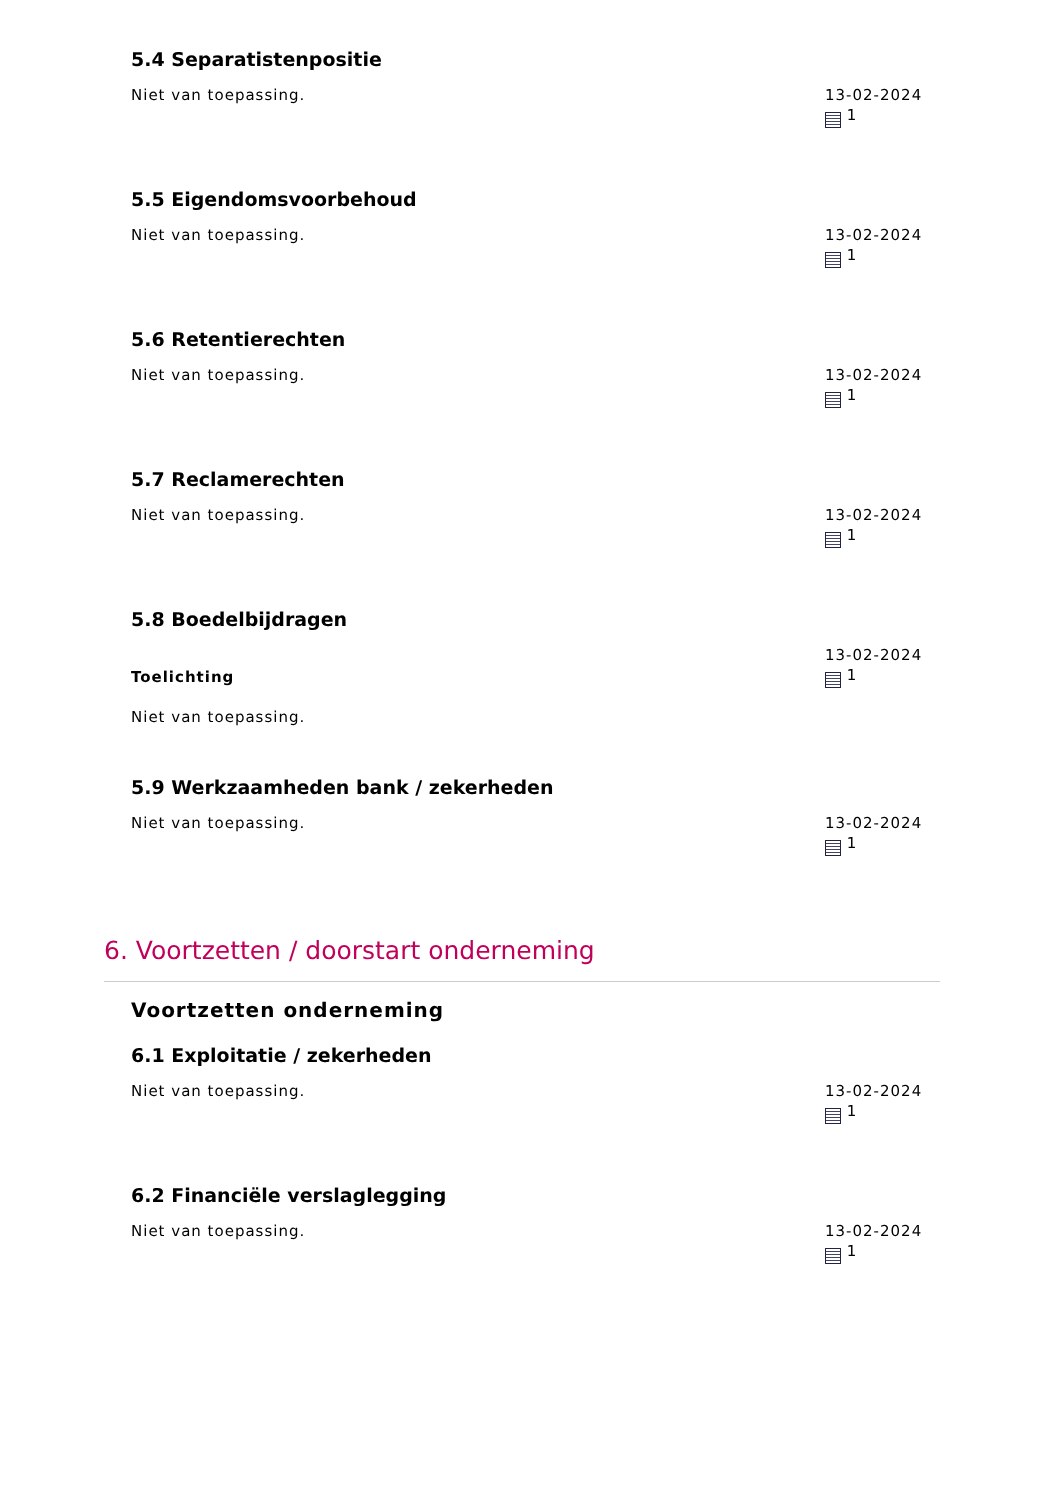5.4 Separatistenpositie
Niet van toepassing. 13-02-2024
1
5.5 Eigendomsvoorbehoud
Niet van toepassing. 13-02-2024
1
5.6 Retentierechten
Niet van toepassing. 13-02-2024
1
5.7 Reclamerechten
Niet van toepassing. 13-02-2024
1
5.8 Boedelbijdragen
Toelichting
Niet van toepassing.
13-02-2024
1
5.9 Werkzaamheden bank / zekerheden
Niet van toepassing. 13-02-2024
1
6. Voortzetten / doorstart onderneming
Voortzetten onderneming
6.1 Exploitatie / zekerheden
Niet van toepassing. 13-02-2024
1
6.2 Financiële verslaglegging
Niet van toepassing. 13-02-2024
1